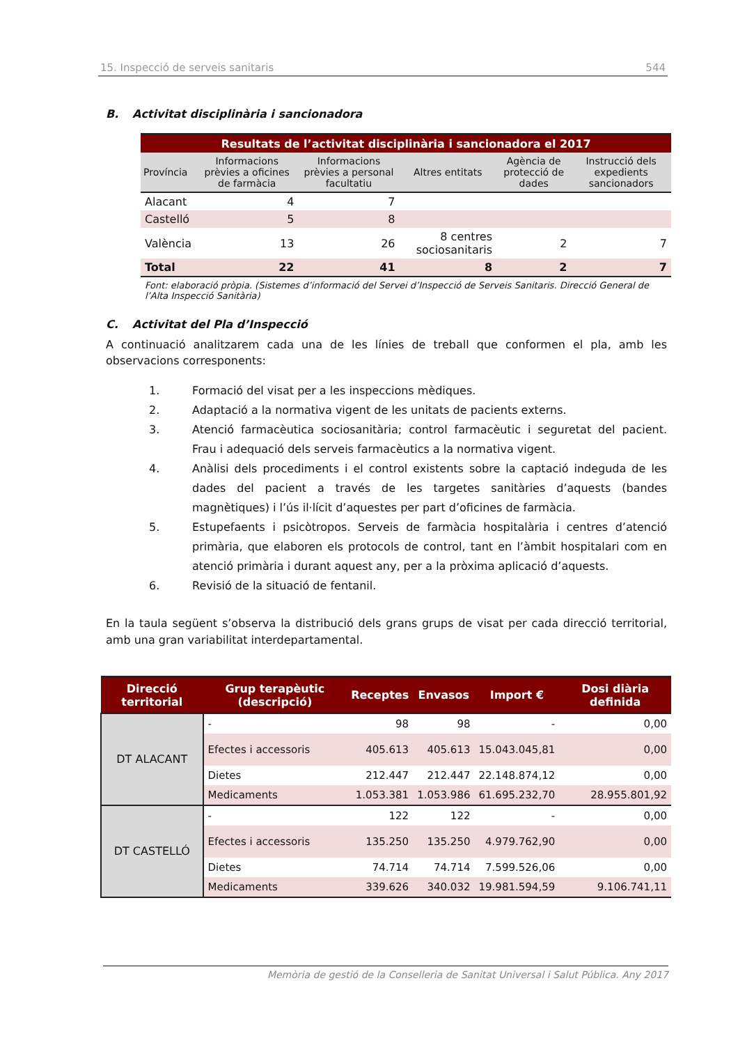15. Inspecció de serveis sanitaris 544
B. Activitat disciplinària i sancionadora
| Resultats de l’activitat disciplinària i sancionadora el 2017 | | | | | |
| Província | Informacions prèvies a oficines de farmàcia | Informacions prèvies a personal facultatiu | Altres entitats | Agència de protecció de dades | Instrucció dels expedients sancionadors |
| Alacant | 4 | 7 | | | |
| Castelló | 5 | 8 | | | |
| València | 13 | 26 | 8 centres sociosanitaris | 2 | 7 |
| Total | 22 | 41 | 8 | 2 | 7 |
Font: elaboració pròpia. (Sistemes d’informació del Servei d’Inspecció de Serveis Sanitaris. Direcció General de l’Alta Inspecció Sanitària)
C. Activitat del Pla d’Inspecció
A continuació analitzarem cada una de les línies de treball que conformen el pla, amb les observacions corresponents:
1. Formació del visat per a les inspeccions mèdiques.
2. Adaptació a la normativa vigent de les unitats de pacients externs.
3. Atenció farmacèutica sociosanitària; control farmacèutic i seguretat del pacient. Frau i adequació dels serveis farmacèutics a la normativa vigent.
4. Anàlisi dels procediments i el control existents sobre la captació indeguda de les dades del pacient a través de les targetes sanitàries d’aquests (bandes magnètiques) i l’ús il·lícit d’aquestes per part d’oficines de farmàcia.
5. Estupefaents i psicòtropos. Serveis de farmàcia hospitalària i centres d’atenció primària, que elaboren els protocols de control, tant en l’àmbit hospitalari com en atenció primària i durant aquest any, per a la pròxima aplicació d’aquests.
6. Revisió de la situació de fentanil.
En la taula següent s’observa la distribució dels grans grups de visat per cada direcció territorial, amb una gran variabilitat interdepartamental.
| Direcció territorial | Grup terapèutic (descripció) | Receptes | Envasos | Import € | Dosi diària definida |
| --- | --- | --- | --- | --- | --- |
| DT ALACANT | - | 98 | 98 | - | 0,00 |
| | Efectes i accessoris | 405.613 | 405.613 | 15.043.045,81 | 0,00 |
| | Dietes | 212.447 | 212.447 | 22.148.874,12 | 0,00 |
| | Medicaments | 1.053.381 | 1.053.986 | 61.695.232,70 | 28.955.801,92 |
| DT CASTELLÓ | - | 122 | 122 | - | 0,00 |
| | Efectes i accessoris | 135.250 | 135.250 | 4.979.762,90 | 0,00 |
| | Dietes | 74.714 | 74.714 | 7.599.526,06 | 0,00 |
| | Medicaments | 339.626 | 340.032 | 19.981.594,59 | 9.106.741,11 |
Memòria de gestió de la Conselleria de Sanitat Universal i Salut Pública. Any 2017